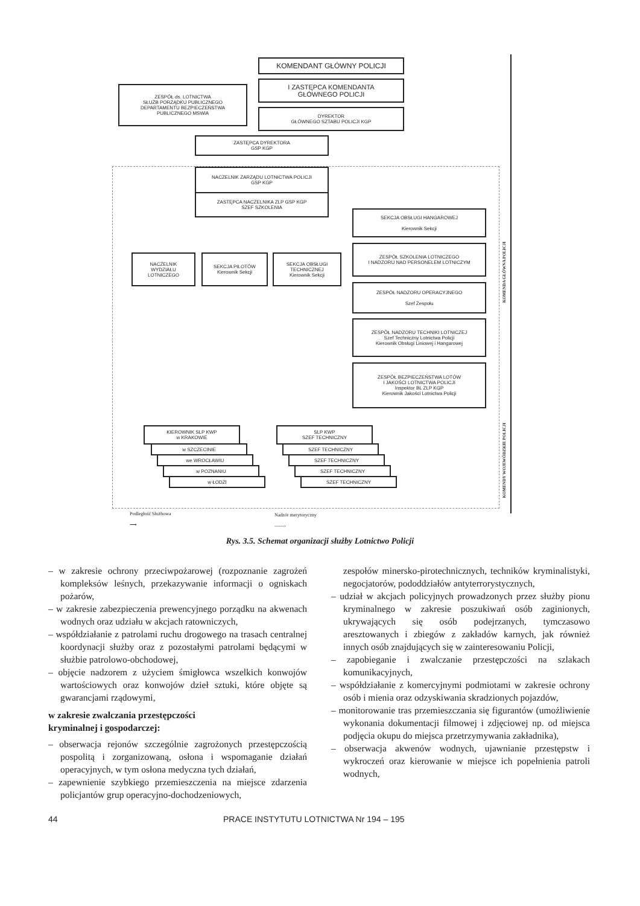KOMENDANT GŁÓWNY POLICJI
I ZASTĘPCA KOMENDANTA
GŁÓWNEGO POLICJI
DYREKTOR
GŁÓWNEGO SZTABU POLICJI KGP
ZESPÓŁ ds. LOTNICTWA
SŁUŻB PORZĄDKU PUBLICZNEGO
DEPARTAMENTU BEZPIECZEŃSTWA
PUBLICZNEGO MSWiA
ZASTĘPCA DYREKTORA
GSP KGP
NACZELNIK ZARZĄDU LOTNICTWA POLICJI
GSP KGP
ZASTĘPCA NACZELNIKA ZLP GSP KGP
SZEF SZKOLENIA
NACZELNIK
WYDZIAŁU
LOTNICZEGO
SEKCJA PILOTÓW
Kierownik Sekcji
SEKCJA OBSŁUGI
TECHNICZNEJ
Kierownik Sekcji
SEKCJA OBSŁUGI HANGAROWEJ
Kierownik Sekcji
ZESPÓŁ SZKOLENIA LOTNICZEGO
I NADZORU NAD PERSONELEM LOTNICZYM
ZESPÓŁ NADZORU OPERACYJNEGO
Szef Zespołu
ZESPÓŁ NADZORU TECHNIKI LOTNICZEJ
Szef Techniczny Lotnictwa Policji
Kierownik Obsługi Liniowej i Hangarowej
ZESPÓŁ BEZPIECZEŃSTWA LOTÓW
I JAKOŚCI LOTNICTWA POLICJI
Inspektor BL ZLP KGP
Kierownik Jakości Lotnictwa Policji
KIEROWNIK SLP KWP
w KRAKOWIE
w SZCZECINIE
we WROCŁAWIU
w POZNANIU
w ŁODZI
SLP KWP
SZEF TECHNICZNY
SZEF TECHNICZNY
SZEF TECHNICZNY
SZEF TECHNICZNY
SZEF TECHNICZNY
KOMENDA GŁÓWNA POLICJI
KOMENDY WOJEWÓDZKIE POLICJI
Podległość Służbowa
⟶
Nadzór merytoryczny
------›
Rys. 3.5. Schemat organizacji służby Lotnictwo Policji
– w zakresie ochrony przeciwpożarowej (rozpoznanie zagrożeń kompleksów leśnych, przekazywanie informacji o ogniskach pożarów,
– w zakresie zabezpieczenia prewencyjnego porządku na akwenach wodnych oraz udziału w akcjach ratowniczych,
– współdziałanie z patrolami ruchu drogowego na trasach centralnej koordynacji służby oraz z pozostałymi patrolami będącymi w służbie patrolowo-obchodowej,
– objęcie nadzorem z użyciem śmigłowca wszelkich konwojów wartościowych oraz konwojów dzieł sztuki, które objęte są gwarancjami rządowymi,
w zakresie zwalczania przestępczości
kryminalnej i gospodarczej:
– obserwacja rejonów szczególnie zagrożonych przestępczością pospolitą i zorganizowaną, osłona i wspomaganie działań operacyjnych, w tym osłona medyczna tych działań,
– zapewnienie szybkiego przemieszczenia na miejsce zdarzenia policjantów grup operacyjno-dochodzeniowych,
zespołów minersko-pirotechnicznych, techników kryminalistyki, negocjatorów, pododdziałów antyterrorystycznych,
– udział w akcjach policyjnych prowadzonych przez służby pionu kryminalnego w zakresie poszukiwań osób zaginionych, ukrywających się osób podejrzanych, tymczasowo aresztowanych i zbiegów z zakładów karnych, jak również innych osób znajdujących się w zainteresowaniu Policji,
– zapobieganie i zwalczanie przestępczości na szlakach komunikacyjnych,
– współdziałanie z komercyjnymi podmiotami w zakresie ochrony osób i mienia oraz odzyskiwania skradzionych pojazdów,
– monitorowanie tras przemieszczania się figurantów (umożliwienie wykonania dokumentacji filmowej i zdjęciowej np. od miejsca podjęcia okupu do miejsca przetrzymywania zakładnika),
– obserwacja akwenów wodnych, ujawnianie przestępstw i wykroczeń oraz kierowanie w miejsce ich popełnienia patroli wodnych,
44 PRACE INSTYTUTU LOTNICTWA Nr 194 – 195